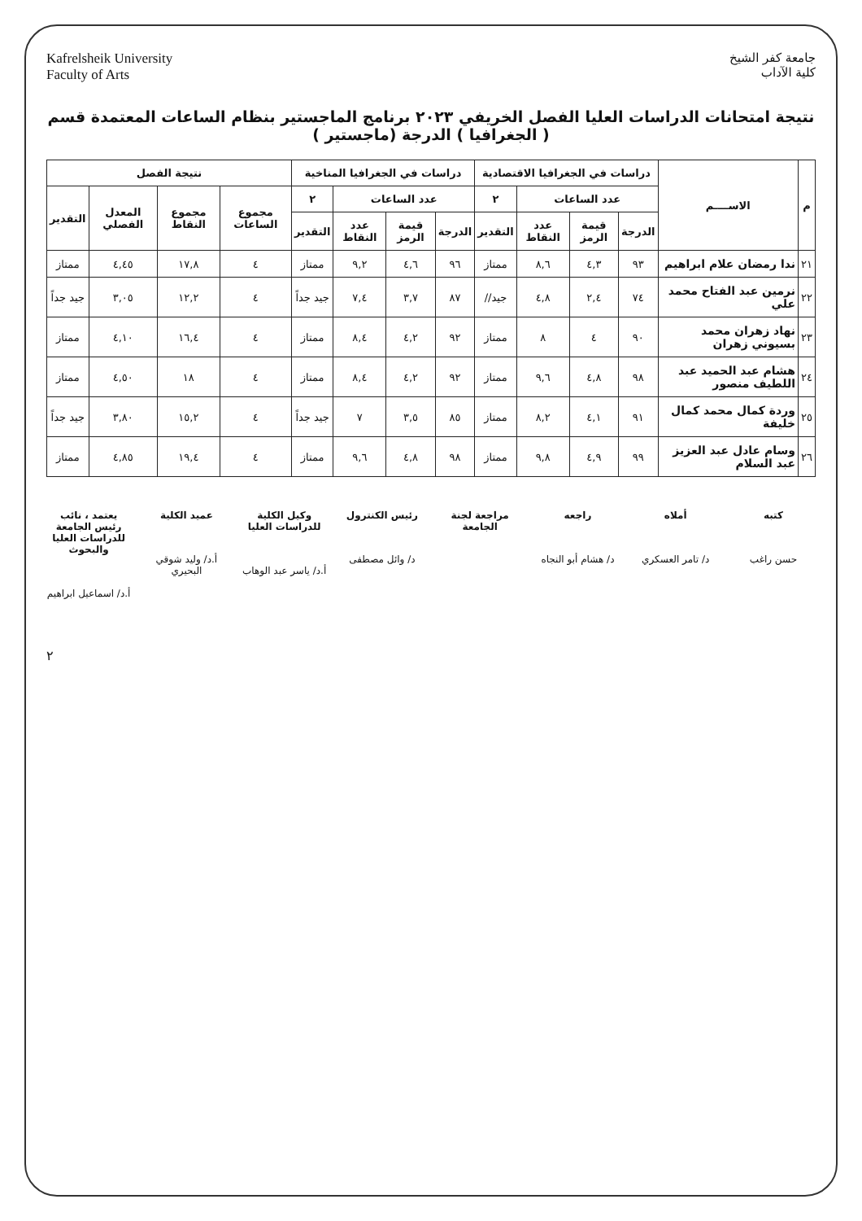جامعة كفر الشيخ
كلية الآداب
Kafrelsheik University
Faculty of Arts
نتيجة امتحانات الدراسات العليا الفصل الخريفي ٢٠٢٣ برنامج الماجستير بنظام الساعات المعتمدة قسم ( الجغرافيا ) الدرجة (ماجستير )
| م | الاســــم | دراسات في الجغرافيا الاقتصادية | | | | دراسات في الجغرافيا المناخية | | | | نتيجة الفصل | | | |
| --- | --- | --- | --- | --- | --- | --- | --- | --- | --- | --- | --- | --- | --- |
| | | عدد الساعات | | | ٢ | عدد الساعات | | | ٢ | مجموع الساعات | مجموع النقاط | المعدل الفصلي | التقدير |
| | | الدرجة | قيمة الرمز | عدد النقاط | التقدير | الدرجة | قيمة الرمز | عدد النقاط | التقدير | | | | |
| ٢١ | ندا رمضان علام ابراهيم | ٩٣ | ٤,٣ | ٨,٦ | ممتاز | ٩٦ | ٤,٦ | ٩,٢ | ممتاز | ٤ | ١٧,٨ | ٤,٤٥ | ممتاز |
| ٢٢ | نرمين عبد الفتاح محمد علي | ٧٤ | ٢,٤ | ٤,٨ | جيد// | ٨٧ | ٣,٧ | ٧,٤ | جيد جداً | ٤ | ١٢,٢ | ٣,٠٥ | جيد جداً |
| ٢٣ | نهاد زهران محمد بسيوني زهران | ٩٠ | ٤ | ٨ | ممتاز | ٩٢ | ٤,٢ | ٨,٤ | ممتاز | ٤ | ١٦,٤ | ٤,١٠ | ممتاز |
| ٢٤ | هشام عبد الحميد عبد اللطيف منصور | ٩٨ | ٤,٨ | ٩,٦ | ممتاز | ٩٢ | ٤,٢ | ٨,٤ | ممتاز | ٤ | ١٨ | ٤,٥٠ | ممتاز |
| ٢٥ | وردة كمال محمد كمال خليفة | ٩١ | ٤,١ | ٨,٢ | ممتاز | ٨٥ | ٣,٥ | ٧ | جيد جداً | ٤ | ١٥,٢ | ٣,٨٠ | جيد جداً |
| ٢٦ | وسام عادل عبد العزيز عبد السلام | ٩٩ | ٤,٩ | ٩,٨ | ممتاز | ٩٨ | ٤,٨ | ٩,٦ | ممتاز | ٤ | ١٩,٤ | ٤,٨٥ | ممتاز |
كتبه
حسن راغب
أملاه
د/ تامر العسكري
راجعه
د/ هشام أبو النجاه
مراجعة لجنة الجامعة رئيس الكنترول
د/ وائل مصطفى
وكيل الكلية للدراسات العليا
أ.د/ ياسر عبد الوهاب
عميد الكلية
أ.د/ وليد شوقي البحيري
يعتمد ، نائب رئيس الجامعة للدراسات العليا والبحوث
أ.د/ اسماعيل ابراهيم
٢